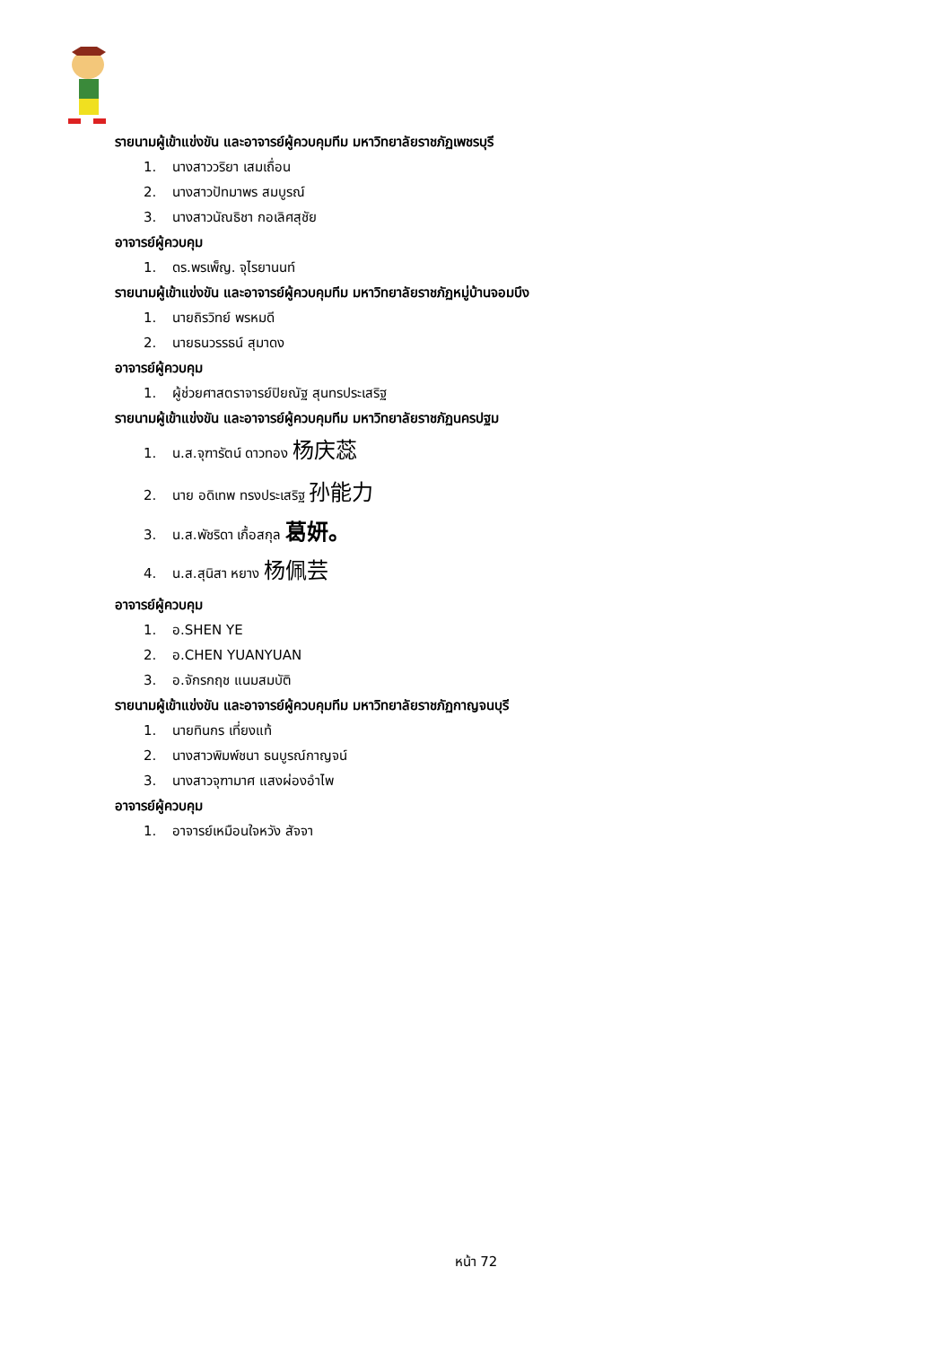รายนามผู้เข้าแข่งขัน และอาจารย์ผู้ควบคุมทีม มหาวิทยาลัยราชภัฏเพชรบุรี
1. นางสาววริยา เสมเถื่อน
2. นางสาวปัทมาพร สมบูรณ์
3. นางสาวนัณธิชา กอเลิศสุชัย
อาจารย์ผู้ควบคุม
1. ดร.พรเพ็ญ. จุไรยานนท์
รายนามผู้เข้าแข่งขัน และอาจารย์ผู้ควบคุมทีม มหาวิทยาลัยราชภัฏหมู่บ้านจอมบึง
1. นายถิรวิทย์ พรหมดี
2. นายธนวรรธน์ สุมาดง
อาจารย์ผู้ควบคุม
1. ผู้ช่วยศาสตราจารย์ปิยณัฐ สุนทรประเสริฐ
รายนามผู้เข้าแข่งขัน และอาจารย์ผู้ควบคุมทีม มหาวิทยาลัยราชภัฏนครปฐม
1. น.ส.จุฑารัตน์ ดาวทอง 杨庆蕊
2. นาย อดิเทพ ทรงประเสริฐ 孙能力
3. น.ส.พัชริดา เกื้อสกุล 葛妍。
4. น.ส.สุนิสา หยาง 杨佩芸
อาจารย์ผู้ควบคุม
1. อ.SHEN YE
2. อ.CHEN YUANYUAN
3. อ.จักรกฤช แนมสมบัติ
รายนามผู้เข้าแข่งขัน และอาจารย์ผู้ควบคุมทีม มหาวิทยาลัยราชภัฏกาญจนบุรี
1. นายทินกร เที่ยงแท้
2. นางสาวพิมพ์ชนา ธนบูรณ์กาญจน์
3. นางสาวจุฑามาศ แสงผ่องอำไพ
อาจารย์ผู้ควบคุม
1. อาจารย์เหมือนใจหวัง สัจจา
หน้า 72